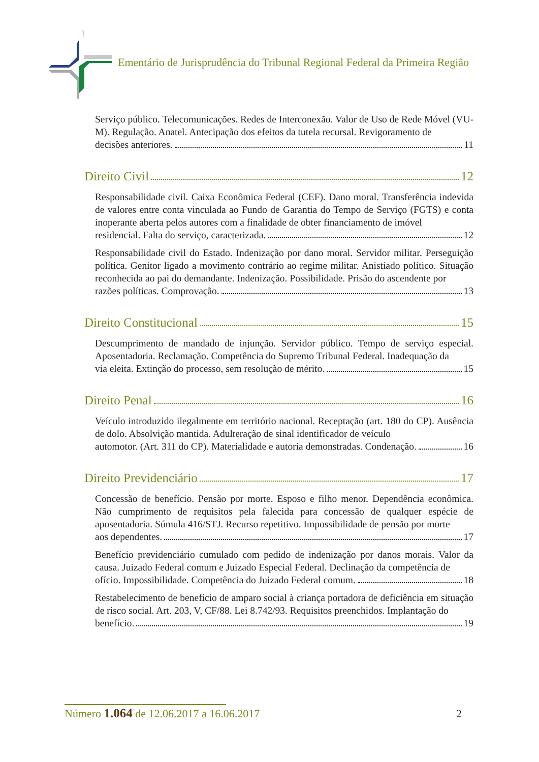Ementário de Jurisprudência do Tribunal Regional Federal da Primeira Região
Serviço público. Telecomunicações. Redes de Interconexão. Valor de Uso de Rede Móvel (VU-M). Regulação. Anatel. Antecipação dos efeitos da tutela recursal. Revigoramento de
decisões anteriores. 11
Direito Civil 12
Responsabilidade civil. Caixa Econômica Federal (CEF). Dano moral. Transferência indevida de valores entre conta vinculada ao Fundo de Garantia do Tempo de Serviço (FGTS) e conta inoperante aberta pelos autores com a finalidade de obter financiamento de imóvel
residencial. Falta do serviço, caracterizada. 12
Responsabilidade civil do Estado. Indenização por dano moral. Servidor militar. Perseguição política. Genitor ligado a movimento contrário ao regime militar. Anistiado político. Situação reconhecida ao pai do demandante. Indenização. Possibilidade. Prisão do ascendente por
razões políticas. Comprovação. 13
Direito Constitucional 15
Descumprimento de mandado de injunção. Servidor público. Tempo de serviço especial. Aposentadoria. Reclamação. Competência do Supremo Tribunal Federal. Inadequação da
via eleita. Extinção do processo, sem resolução de mérito. 15
Direito Penal 16
Veículo introduzido ilegalmente em território nacional. Receptação (art. 180 do CP). Ausência de dolo. Absolvição mantida. Adulteração de sinal identificador de veículo
automotor. (Art. 311 do CP). Materialidade e autoria demonstradas. Condenação. 16
Direito Previdenciário 17
Concessão de benefício. Pensão por morte. Esposo e filho menor. Dependência econômica. Não cumprimento de requisitos pela falecida para concessão de qualquer espécie de aposentadoria. Súmula 416/STJ. Recurso repetitivo. Impossibilidade de pensão por morte
aos dependentes. 17
Benefício previdenciário cumulado com pedido de indenização por danos morais. Valor da causa. Juizado Federal comum e Juizado Especial Federal. Declinação da competência de
ofício. Impossibilidade. Competência do Juizado Federal comum. 18
Restabelecimento de benefício de amparo social à criança portadora de deficiência em situação de risco social. Art. 203, V, CF/88. Lei 8.742/93. Requisitos preenchidos. Implantação do
benefício. 19
Número 1.064 de 12.06.2017 a 16.06.2017 2